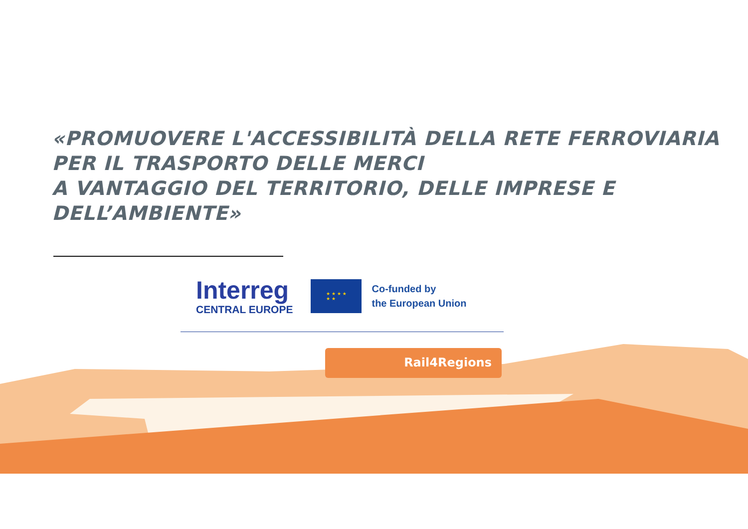«PROMUOVERE L'ACCESSIBILITÀ DELLA RETE FERROVIARIA
PER IL TRASPORTO DELLE MERCI
A VANTAGGIO DEL TERRITORIO, DELLE IMPRESE E DELL’AMBIENTE»
Interreg
CENTRAL EUROPE
★ ★ ★ ★
★ ★
Co-funded by
the European Union
Rail4Regions